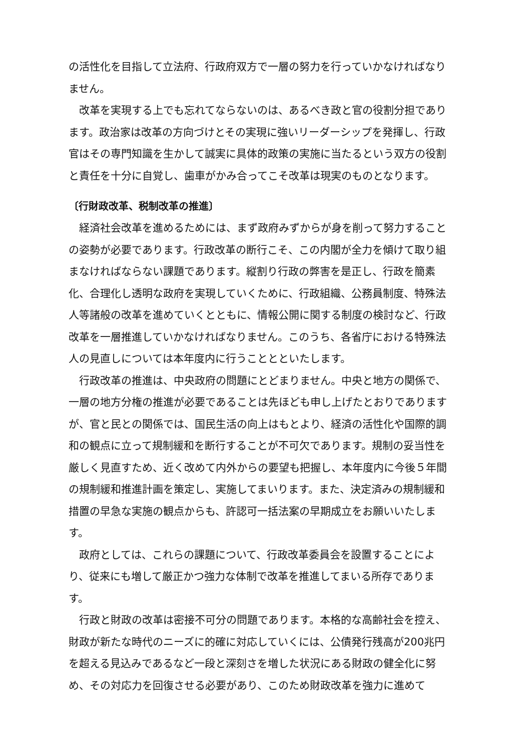の活性化を目指して立法府、行政府双方で一層の努力を行っていかなければなりません。
改革を実現する上でも忘れてならないのは、あるべき政と官の役割分担であります。政治家は改革の方向づけとその実現に強いリーダーシップを発揮し、行政官はその専門知識を生かして誠実に具体的政策の実施に当たるという双方の役割と責任を十分に自覚し、歯車がかみ合ってこそ改革は現実のものとなります。
〔行財政改革、税制改革の推進〕
経済社会改革を進めるためには、まず政府みずからが身を削って努力することの姿勢が必要であります。行政改革の断行こそ、この内閣が全力を傾けて取り組まなければならない課題であります。縦割り行政の弊害を是正し、行政を簡素化、合理化し透明な政府を実現していくために、行政組織、公務員制度、特殊法人等諸般の改革を進めていくとともに、情報公開に関する制度の検討など、行政改革を一層推進していかなければなりません。このうち、各省庁における特殊法人の見直しについては本年度内に行うこととといたします。
行政改革の推進は、中央政府の問題にとどまりません。中央と地方の関係で、一層の地方分権の推進が必要であることは先ほども申し上げたとおりでありますが、官と民との関係では、国民生活の向上はもとより、経済の活性化や国際的調和の観点に立って規制緩和を断行することが不可欠であります。規制の妥当性を厳しく見直すため、近く改めて内外からの要望も把握し、本年度内に今後５年間の規制緩和推進計画を策定し、実施してまいります。また、決定済みの規制緩和措置の早急な実施の観点からも、許認可一括法案の早期成立をお願いいたします。
政府としては、これらの課題について、行政改革委員会を設置することにより、従来にも増して厳正かつ強力な体制で改革を推進してまいる所存であります。
行政と財政の改革は密接不可分の問題であります。本格的な高齢社会を控え、財政が新たな時代のニーズに的確に対応していくには、公債発行残高が200兆円を超える見込みであるなど一段と深刻さを増した状況にある財政の健全化に努め、その対応力を回復させる必要があり、このため財政改革を強力に進めて